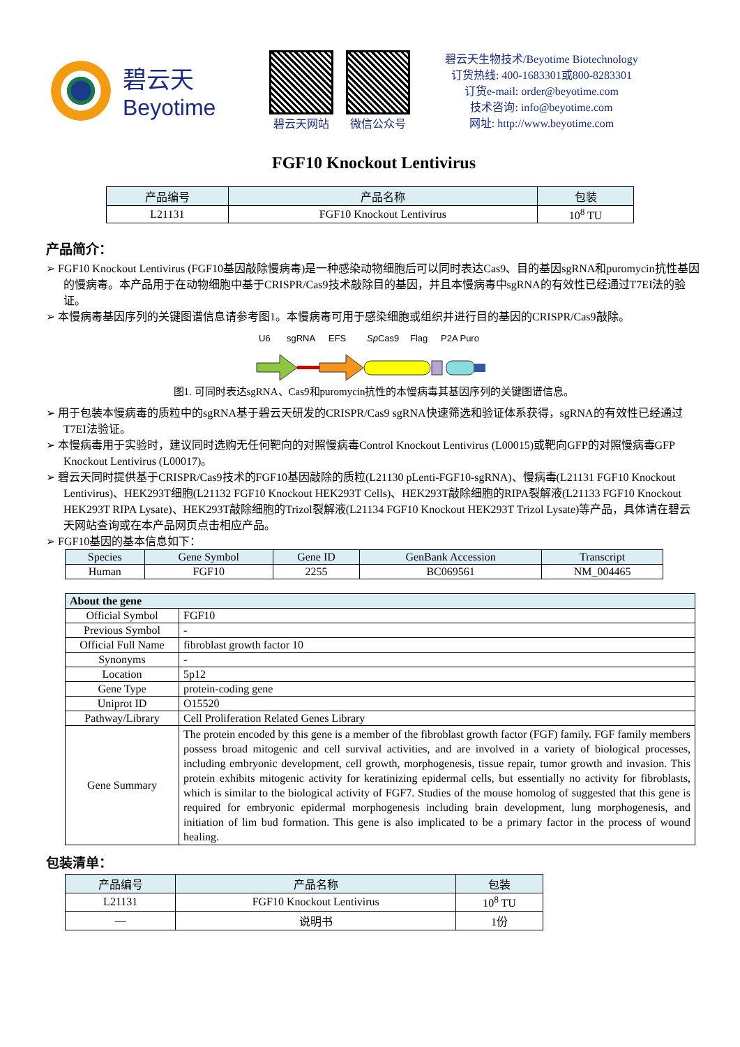碧云天
Beyotime
碧云天网站 微信公众号
碧云天生物技术/Beyotime Biotechnology
订货热线: 400-1683301或800-8283301
订货e-mail: order@beyotime.com
技术咨询: info@beyotime.com
网址: http://www.beyotime.com
FGF10 Knockout Lentivirus
| 产品编号 | 产品名称 | 包装 |
| --- | --- | --- |
| L21131 | FGF10 Knockout Lentivirus | 10<sup>8</sup> TU |
产品简介：
➢ FGF10 Knockout Lentivirus (FGF10基因敲除慢病毒)是一种感染动物细胞后可以同时表达Cas9、目的基因sgRNA和puromycin抗性基因的慢病毒。本产品用于在动物细胞中基于CRISPR/Cas9技术敲除目的基因，并且本慢病毒中sgRNA的有效性已经通过T7EI法的验证。
➢ 本慢病毒基因序列的关键图谱信息请参考图1。本慢病毒可用于感染细胞或组织并进行目的基因的CRISPR/Cas9敲除。
U6
sgRNA
EFS
SpCas9
Flag
P2A Puro
图1. 可同时表达sgRNA、Cas9和puromycin抗性的本慢病毒其基因序列的关键图谱信息。
➢ 用于包装本慢病毒的质粒中的sgRNA基于碧云天研发的CRISPR/Cas9 sgRNA快速筛选和验证体系获得，sgRNA的有效性已经通过T7EI法验证。
➢ 本慢病毒用于实验时，建议同时选购无任何靶向的对照慢病毒Control Knockout Lentivirus (L00015)或靶向GFP的对照慢病毒GFP Knockout Lentivirus (L00017)。
➢ 碧云天同时提供基于CRISPR/Cas9技术的FGF10基因敲除的质粒(L21130 pLenti-FGF10-sgRNA)、慢病毒(L21131 FGF10 Knockout Lentivirus)、HEK293T细胞(L21132 FGF10 Knockout HEK293T Cells)、HEK293T敲除细胞的RIPA裂解液(L21133 FGF10 Knockout HEK293T RIPA Lysate)、HEK293T敲除细胞的Trizol裂解液(L21134 FGF10 Knockout HEK293T Trizol Lysate)等产品，具体请在碧云天网站查询或在本产品网页点击相应产品。
➢ FGF10基因的基本信息如下：
| Species | Gene Symbol | Gene ID | GenBank Accession | Transcript |
| --- | --- | --- | --- | --- |
| Human | FGF10 | 2255 | BC069561 | NM_004465 |
| About the gene | |
| --- | --- |
| Official Symbol | FGF10 |
| Previous Symbol | - |
| Official Full Name | fibroblast growth factor 10 |
| Synonyms | - |
| Location | 5p12 |
| Gene Type | protein-coding gene |
| Uniprot ID | O15520 |
| Pathway/Library | Cell Proliferation Related Genes Library |
| Gene Summary | The protein encoded by this gene is a member of the fibroblast growth factor (FGF) family. FGF family members possess broad mitogenic and cell survival activities, and are involved in a variety of biological processes, including embryonic development, cell growth, morphogenesis, tissue repair, tumor growth and invasion. This protein exhibits mitogenic activity for keratinizing epidermal cells, but essentially no activity for fibroblasts, which is similar to the biological activity of FGF7. Studies of the mouse homolog of suggested that this gene is required for embryonic epidermal morphogenesis including brain development, lung morphogenesis, and initiation of lim bud formation. This gene is also implicated to be a primary factor in the process of wound healing. |
包装清单：
| 产品编号 | 产品名称 | 包装 |
| --- | --- | --- |
| L21131 | FGF10 Knockout Lentivirus | 10<sup>8</sup> TU |
| — | 说明书 | 1份 |